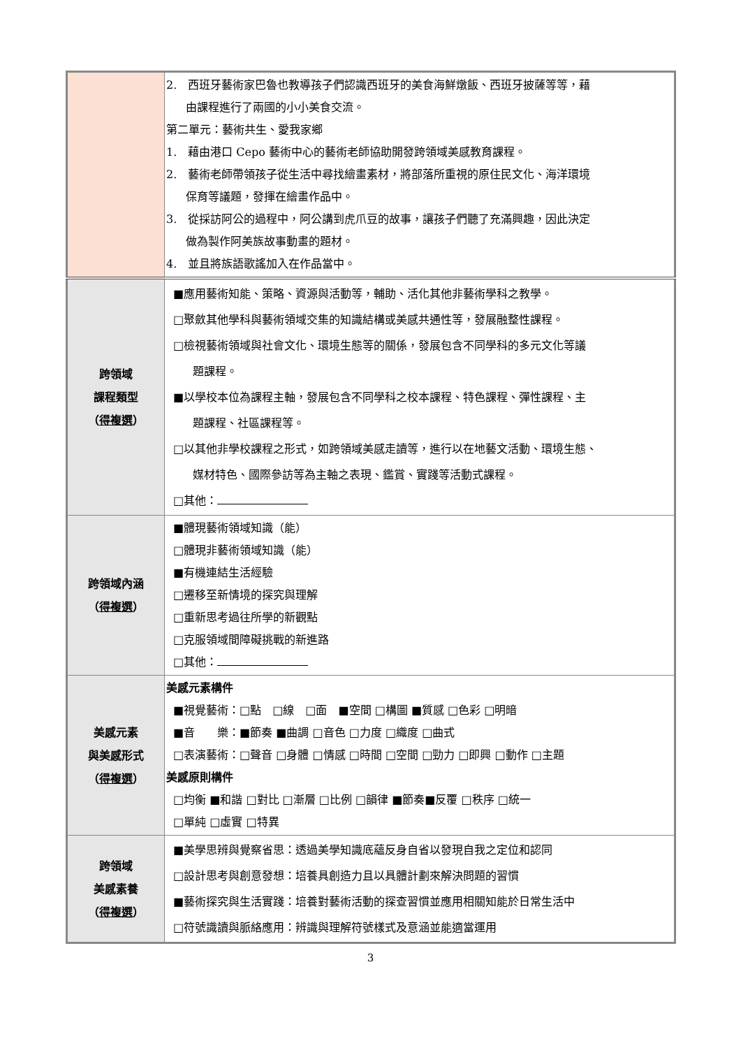| | 2. 西班牙藝術家巴魯也教導孩子們認識西班牙的美食海鮮燉飯、西班牙披薩等等，藉 由課程進行了兩國的小小美食交流。 第二單元：藝術共生、愛我家鄉 1. 藉由港口 Cepo 藝術中心的藝術老師協助開發跨領域美感教育課程。 2. 藝術老師帶領孩子從生活中尋找繪畫素材，將部落所重視的原住民文化、海洋環境 保育等議題，發揮在繪畫作品中。 3. 從採訪阿公的過程中，阿公講到虎爪豆的故事，讓孩子們聽了充滿興趣，因此決定 做為製作阿美族故事動畫的題材。 4. 並且將族語歌謠加入在作品當中。 |
| 跨領域 課程類型 （ 得複選 ） | ■應用藝術知能、策略、資源與活動等，輔助、活化其他非藝術學科之教學。 □聚斂其他學科與藝術領域交集的知識結構或美感共通性等，發展融整性課程。 □檢視藝術領域與社會文化、環境生態等的關係，發展包含不同學科的多元文化等議 題課程。 ■以學校本位為課程主軸，發展包含不同學科之校本課程、特色課程、彈性課程、主 題課程、社區課程等。 □以其他非學校課程之形式，如跨領域美感走讀等，進行以在地藝文活動、環境生態、 媒材特色、國際參訪等為主軸之表現、鑑賞、實踐等活動式課程。 □其他： |
| 跨領域內涵 （ 得複選 ） | ■體現藝術領域知識（能） □體現非藝術領域知識（能） ■有機連結生活經驗 □遷移至新情境的探究與理解 □重新思考過往所學的新觀點 □克服領域間障礙挑戰的新進路 □其他： |
| 美感元素 與美感形式 （ 得複選 ） | 美感元素構件 ■視覺藝術：□點 □線 □面 ■空間 □構圖 ■質感 □色彩 □明暗 ■音 樂：■節奏 ■曲調 □音色 □力度 □織度 □曲式 □表演藝術：□聲音 □身體 □情感 □時間 □空間 □勁力 □即興 □動作 □主題 美感原則構件 □均衡 ■和諧 □對比 □漸層 □比例 □韻律 ■節奏■反覆 □秩序 □統一 □單純 □虛實 □特異 |
| 跨領域 美感素養 （ 得複選 ） | ■美學思辨與覺察省思：透過美學知識底蘊反身自省以發現自我之定位和認同 □設計思考與創意發想：培養具創造力且以具體計劃來解決問題的習慣 ■藝術探究與生活實踐：培養對藝術活動的探查習慣並應用相關知能於日常生活中 □符號識讀與脈絡應用：辨識與理解符號樣式及意涵並能適當運用 |
3